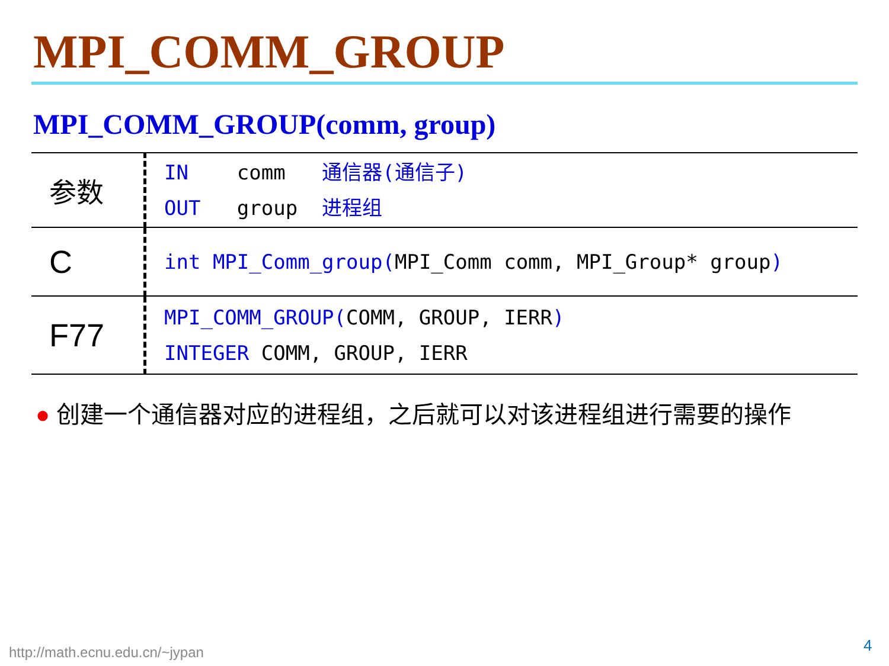MPI_COMM_GROUP
MPI_COMM_GROUP(comm, group)
| 参数 | IN comm 通信器(通信子) OUT group 进程组 |
| C | int MPI_Comm_group( MPI_Comm comm, MPI_Group* group ) |
| F77 | MPI_COMM_GROUP( COMM, GROUP, IERR ) INTEGER COMM, GROUP, IERR |
● 创建一个通信器对应的进程组，之后就可以对该进程组进行需要的操作
http://math.ecnu.edu.cn/~jypan 4